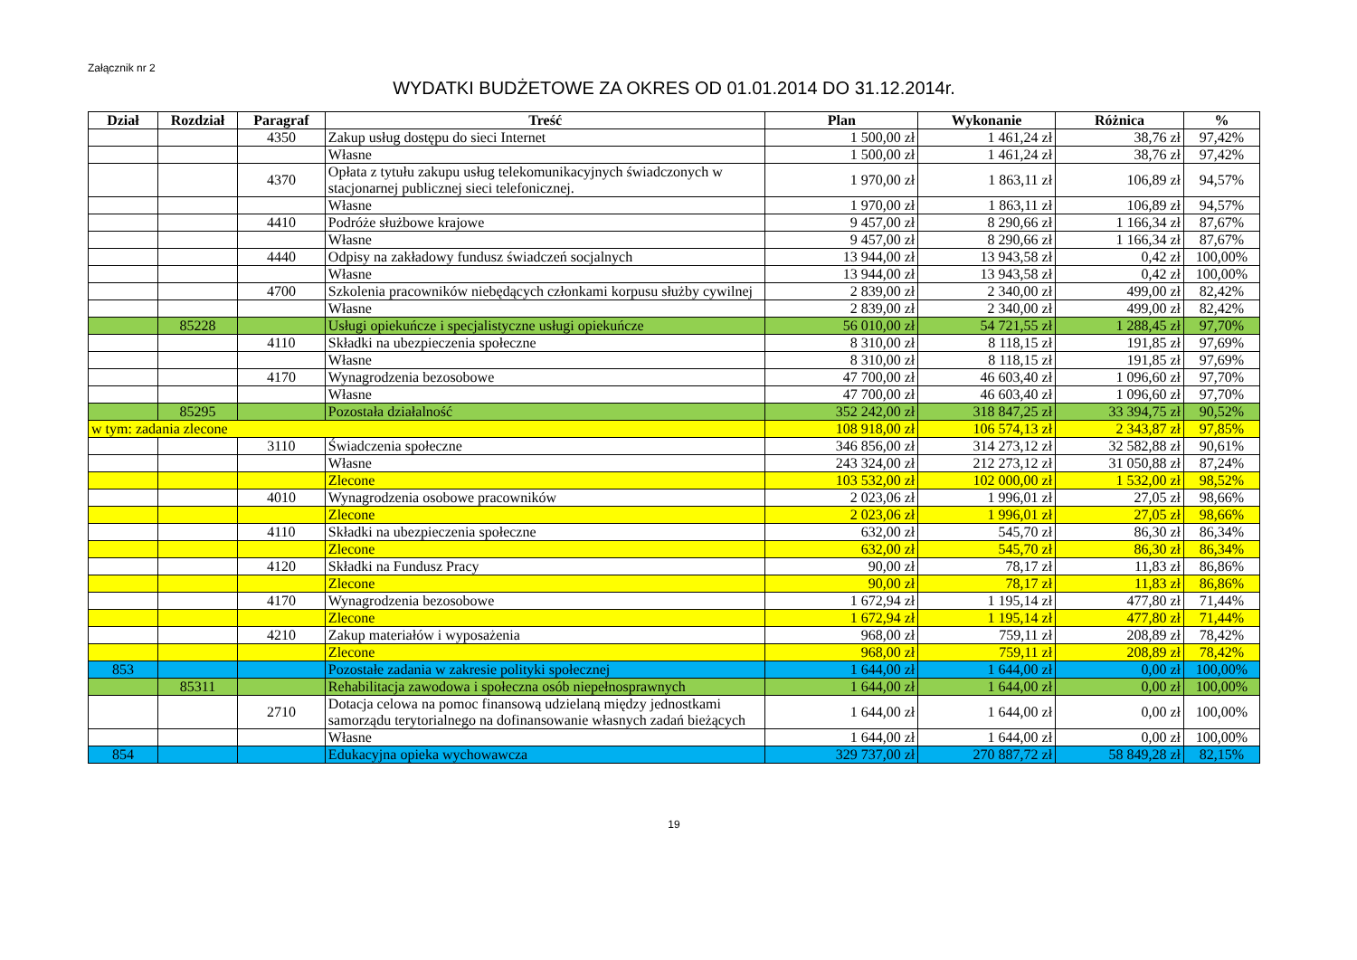Załącznik nr 2
WYDATKI BUDŻETOWE ZA OKRES OD 01.01.2014 DO 31.12.2014r.
| Dział | Rozdział | Paragraf | Treść | Plan | Wykonanie | Różnica | % |
| --- | --- | --- | --- | --- | --- | --- | --- |
| | | 4350 | Zakup usług dostępu do sieci Internet | 1 500,00 zł | 1 461,24 zł | 38,76 zł | 97,42% |
| | | | Własne | 1 500,00 zł | 1 461,24 zł | 38,76 zł | 97,42% |
| | | 4370 | Opłata z tytułu zakupu usług telekomunikacyjnych świadczonych w stacjonarnej publicznej sieci telefonicznej. | 1 970,00 zł | 1 863,11 zł | 106,89 zł | 94,57% |
| | | | Własne | 1 970,00 zł | 1 863,11 zł | 106,89 zł | 94,57% |
| | | 4410 | Podróże służbowe krajowe | 9 457,00 zł | 8 290,66 zł | 1 166,34 zł | 87,67% |
| | | | Własne | 9 457,00 zł | 8 290,66 zł | 1 166,34 zł | 87,67% |
| | | 4440 | Odpisy na zakładowy fundusz świadczeń socjalnych | 13 944,00 zł | 13 943,58 zł | 0,42 zł | 100,00% |
| | | | Własne | 13 944,00 zł | 13 943,58 zł | 0,42 zł | 100,00% |
| | | 4700 | Szkolenia pracowników niebędących członkami korpusu służby cywilnej | 2 839,00 zł | 2 340,00 zł | 499,00 zł | 82,42% |
| | | | Własne | 2 839,00 zł | 2 340,00 zł | 499,00 zł | 82,42% |
| | 85228 | | Usługi opiekuńcze i specjalistyczne usługi opiekuńcze | 56 010,00 zł | 54 721,55 zł | 1 288,45 zł | 97,70% |
| | | 4110 | Składki na ubezpieczenia społeczne | 8 310,00 zł | 8 118,15 zł | 191,85 zł | 97,69% |
| | | | Własne | 8 310,00 zł | 8 118,15 zł | 191,85 zł | 97,69% |
| | | 4170 | Wynagrodzenia bezosobowe | 47 700,00 zł | 46 603,40 zł | 1 096,60 zł | 97,70% |
| | | | Własne | 47 700,00 zł | 46 603,40 zł | 1 096,60 zł | 97,70% |
| | 85295 | | Pozostała działalność | 352 242,00 zł | 318 847,25 zł | 33 394,75 zł | 90,52% |
| w tym: zadania zlecone | | | | 108 918,00 zł | 106 574,13 zł | 2 343,87 zł | 97,85% |
| | | 3110 | Świadczenia społeczne | 346 856,00 zł | 314 273,12 zł | 32 582,88 zł | 90,61% |
| | | | Własne | 243 324,00 zł | 212 273,12 zł | 31 050,88 zł | 87,24% |
| | | | Zlecone | 103 532,00 zł | 102 000,00 zł | 1 532,00 zł | 98,52% |
| | | 4010 | Wynagrodzenia osobowe pracowników | 2 023,06 zł | 1 996,01 zł | 27,05 zł | 98,66% |
| | | | Zlecone | 2 023,06 zł | 1 996,01 zł | 27,05 zł | 98,66% |
| | | 4110 | Składki na ubezpieczenia społeczne | 632,00 zł | 545,70 zł | 86,30 zł | 86,34% |
| | | | Zlecone | 632,00 zł | 545,70 zł | 86,30 zł | 86,34% |
| | | 4120 | Składki na Fundusz Pracy | 90,00 zł | 78,17 zł | 11,83 zł | 86,86% |
| | | | Zlecone | 90,00 zł | 78,17 zł | 11,83 zł | 86,86% |
| | | 4170 | Wynagrodzenia bezosobowe | 1 672,94 zł | 1 195,14 zł | 477,80 zł | 71,44% |
| | | | Zlecone | 1 672,94 zł | 1 195,14 zł | 477,80 zł | 71,44% |
| | | 4210 | Zakup materiałów i wyposażenia | 968,00 zł | 759,11 zł | 208,89 zł | 78,42% |
| | | | Zlecone | 968,00 zł | 759,11 zł | 208,89 zł | 78,42% |
| 853 | | | Pozostałe zadania w zakresie polityki społecznej | 1 644,00 zł | 1 644,00 zł | 0,00 zł | 100,00% |
| | 85311 | | Rehabilitacja zawodowa i społeczna osób niepełnosprawnych | 1 644,00 zł | 1 644,00 zł | 0,00 zł | 100,00% |
| | | 2710 | Dotacja celowa na pomoc finansową udzielaną między jednostkami samorządu terytorialnego na dofinansowanie własnych zadań bieżących | 1 644,00 zł | 1 644,00 zł | 0,00 zł | 100,00% |
| | | | Własne | 1 644,00 zł | 1 644,00 zł | 0,00 zł | 100,00% |
| 854 | | | Edukacyjna opieka wychowawcza | 329 737,00 zł | 270 887,72 zł | 58 849,28 zł | 82,15% |
19